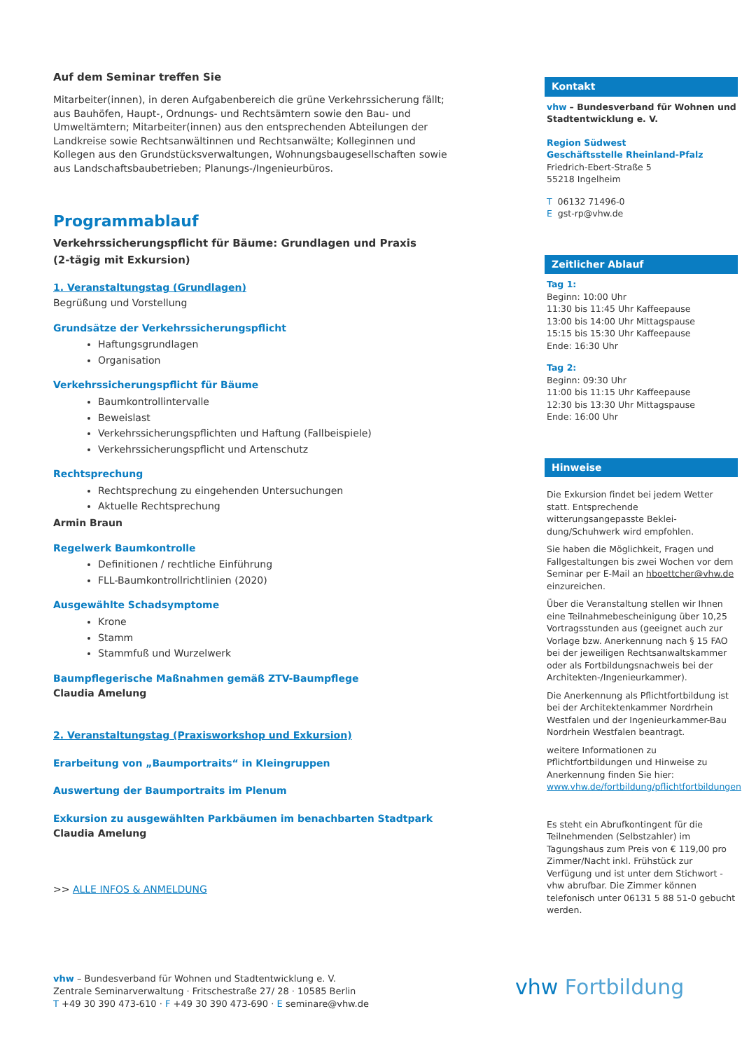Auf dem Seminar treffen Sie
Mitarbeiter(innen), in deren Aufgabenbereich die grüne Verkehrssicherung fällt; aus Bauhöfen, Haupt-, Ordnungs- und Rechtsämtern sowie den Bau- und Umweltämtern; Mitarbeiter(innen) aus den entsprechenden Abteilungen der Landkreise sowie Rechts­anwältinnen und Rechtsanwälte; Kolleginnen und Kollegen aus den Grundstücksverwal­tungen, Wohnungsbaugesellschaften sowie aus Landschaftsbaubetrieben; Planungs-/Ingenieurbüros.
Programmablauf
Verkehrssicherungspflicht für Bäume: Grundlagen und Praxis
(2-tägig mit Exkursion)
1. Veranstaltungstag (Grundlagen)
Begrüßung und Vorstellung
Grundsätze der Verkehrssicherungspflicht
Haftungsgrundlagen
Organisation
Verkehrssicherungspflicht für Bäume
Baumkontrollintervalle
Beweislast
Verkehrssicherungspflichten und Haftung (Fallbeispiele)
Verkehrssicherungspflicht und Artenschutz
Rechtsprechung
Rechtsprechung zu eingehenden Untersuchungen
Aktuelle Rechtsprechung
Armin Braun
Regelwerk Baumkontrolle
Definitionen / rechtliche Einführung
FLL-Baumkontrollrichtlinien (2020)
Ausgewählte Schadsymptome
Krone
Stamm
Stammfuß und Wurzelwerk
Baumpflegerische Maßnahmen gemäß ZTV-Baumpflege
Claudia Amelung
2. Veranstaltungstag (Praxisworkshop und Exkursion)
Erarbeitung von „Baumportraits“ in Kleingruppen
Auswertung der Baumportraits im Plenum
Exkursion zu ausgewählten Parkbäumen im benachbarten Stadtpark
Claudia Amelung
>> ALLE INFOS & ANMELDUNG
Kontakt
vhw – Bundesverband für Wohnen und Stadtentwicklung e. V.
Region Südwest
Geschäftsstelle Rheinland-Pfalz
Friedrich-Ebert-Straße 5
55218 Ingelheim
T 06132 71496-0
E gst-rp@vhw.de
Zeitlicher Ablauf
Tag 1:
Beginn: 10:00 Uhr
11:30 bis 11:45 Uhr Kaffeepause
13:00 bis 14:00 Uhr Mittagspause
15:15 bis 15:30 Uhr Kaffeepause
Ende: 16:30 Uhr
Tag 2:
Beginn: 09:30 Uhr
11:00 bis 11:15 Uhr Kaffeepause
12:30 bis 13:30 Uhr Mittagspause
Ende: 16:00 Uhr
Hinweise
Die Exkursion findet bei jedem Wetter statt. Entsprechende witterungsangepasste Beklei­dung/Schuhwerk wird empfohlen.
Sie haben die Möglichkeit, Fragen und Fallge­staltungen bis zwei Wochen vor dem Seminar per E-Mail an hboettcher@vhw.de einzureichen.
Über die Veranstaltung stellen wir Ihnen eine Teilnahmebescheinigung über 10,25 Vortrags­stunden aus (geeignet auch zur Vorlage bzw. Anerkennung nach § 15 FAO bei der jeweili­gen Rechtsanwaltskammer oder als Fortbil­dungsnachweis bei der Architekten-/Ingenieurkammer).
Die Anerkennung als Pflichtfortbildung ist bei der Architektenkammer Nordrhein Westfalen und der Ingenieurkammer-Bau Nordrhein Westfalen beantragt.
weitere Informationen zu Pflichtfortbildungen und Hinweise zu Anerkennung finden Sie hier: www.vhw.de/fortbildung/pflichtfortbildungen
Es steht ein Abrufkontingent für die Teilneh­menden (Selbstzahler) im Tagungshaus zum Preis von € 119,00 pro Zimmer/Nacht inkl. Frühstück zur Verfügung und ist unter dem Stichwort - vhw abrufbar. Die Zimmer können telefonisch unter 06131 5 88 51-0 gebucht werden.
vhw – Bundesverband für Wohnen und Stadtentwicklung e. V.
Zentrale Seminarverwaltung · Fritschestraße 27/ 28 · 10585 Berlin
T +49 30 390 473-610 · F +49 30 390 473-690 · E seminare@vhw.de
vhw Fortbildung